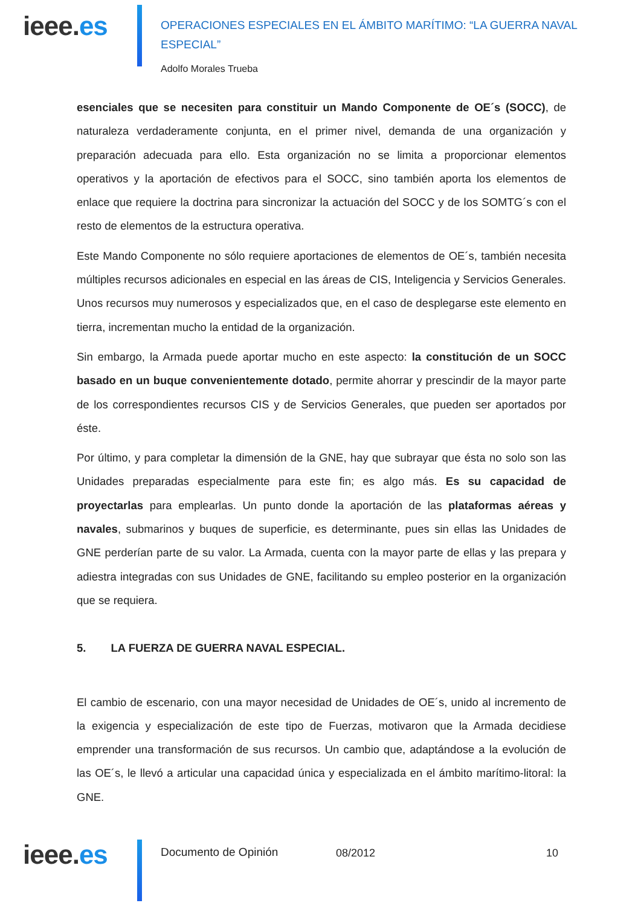ieee.es
OPERACIONES ESPECIALES EN EL ÁMBITO MARÍTIMO: “LA GUERRA NAVAL ESPECIAL”
Adolfo Morales Trueba
esenciales que se necesiten para constituir un Mando Componente de OE´s (SOCC), de naturaleza verdaderamente conjunta, en el primer nivel, demanda de una organización y preparación adecuada para ello. Esta organización no se limita a proporcionar elementos operativos y la aportación de efectivos para el SOCC, sino también aporta los elementos de enlace que requiere la doctrina para sincronizar la actuación del SOCC y de los SOMTG´s con el resto de elementos de la estructura operativa.
Este Mando Componente no sólo requiere aportaciones de elementos de OE´s, también necesita múltiples recursos adicionales en especial en las áreas de CIS, Inteligencia y Servicios Generales. Unos recursos muy numerosos y especializados que, en el caso de desplegarse este elemento en tierra, incrementan mucho la entidad de la organización.
Sin embargo, la Armada puede aportar mucho en este aspecto: la constitución de un SOCC basado en un buque convenientemente dotado, permite ahorrar y prescindir de la mayor parte de los correspondientes recursos CIS y de Servicios Generales, que pueden ser aportados por éste.
Por último, y para completar la dimensión de la GNE, hay que subrayar que ésta no solo son las Unidades preparadas especialmente para este fin; es algo más. Es su capacidad de proyectarlas para emplearlas. Un punto donde la aportación de las plataformas aéreas y navales, submarinos y buques de superficie, es determinante, pues sin ellas las Unidades de GNE perderían parte de su valor. La Armada, cuenta con la mayor parte de ellas y las prepara y adiestra integradas con sus Unidades de GNE, facilitando su empleo posterior en la organización que se requiera.
5. LA FUERZA DE GUERRA NAVAL ESPECIAL.
El cambio de escenario, con una mayor necesidad de Unidades de OE´s, unido al incremento de la exigencia y especialización de este tipo de Fuerzas, motivaron que la Armada decidiese emprender una transformación de sus recursos. Un cambio que, adaptándose a la evolución de las OE´s, le llevó a articular una capacidad única y especializada en el ámbito marítimo-litoral: la GNE.
ieee.es Documento de Opinión 08/2012 10